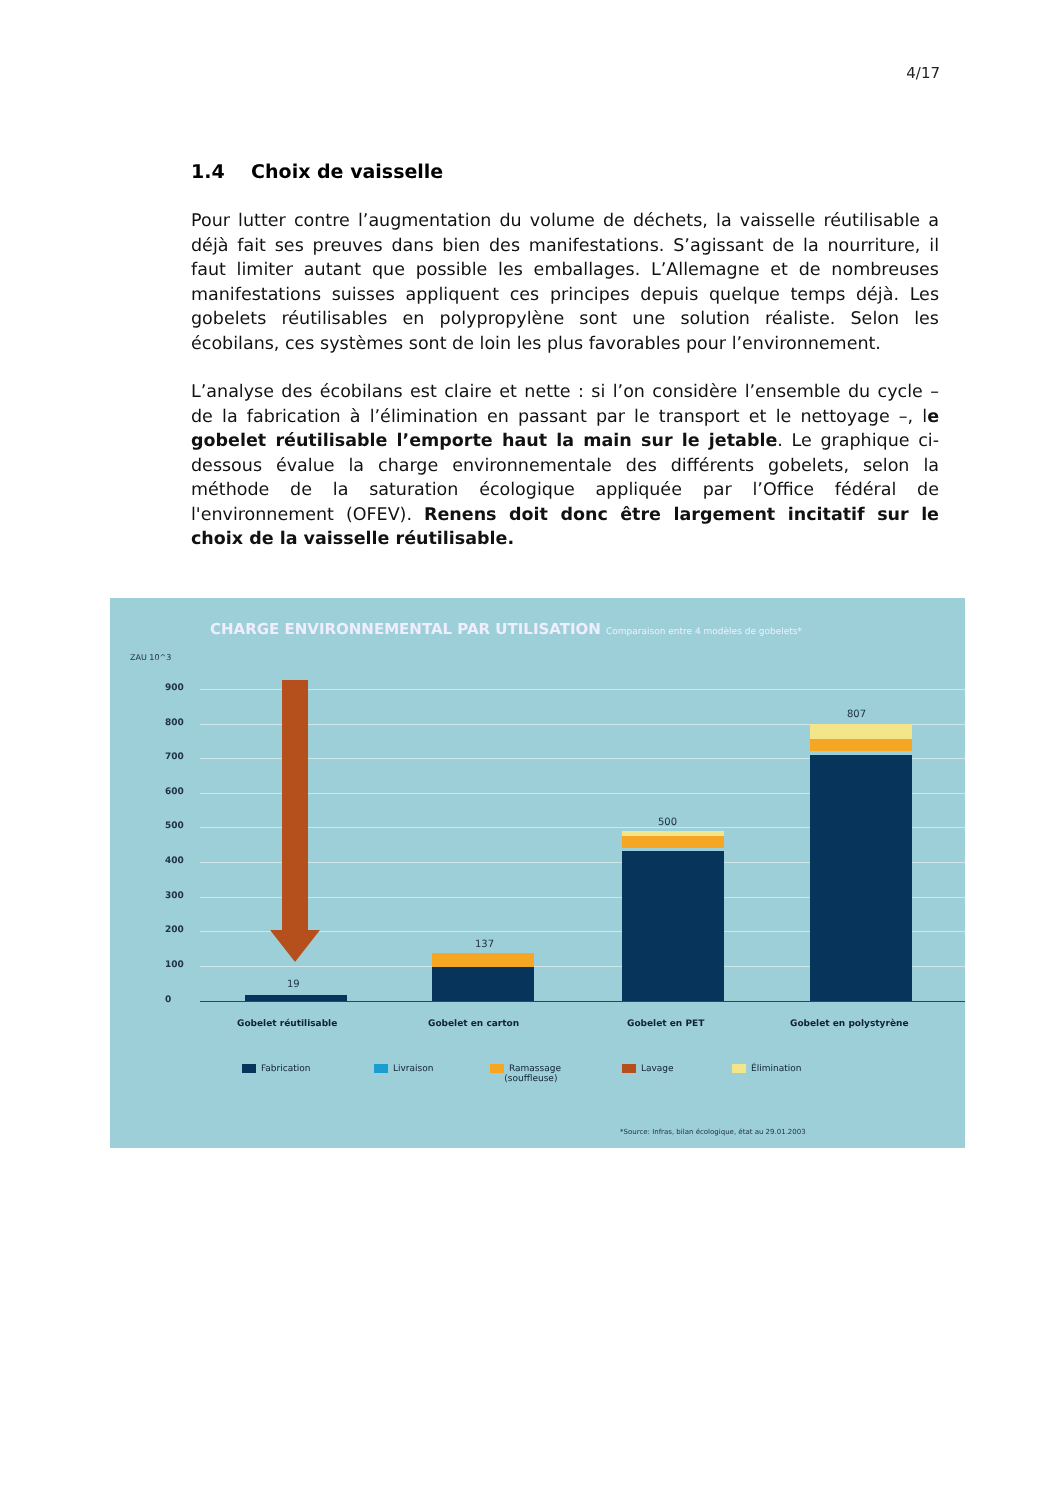4/17
1.4 Choix de vaisselle
Pour lutter contre l’augmentation du volume de déchets, la vaisselle réutilisable a déjà fait ses preuves dans bien des manifestations. S’agissant de la nourriture, il faut limiter autant que possible les emballages. L’Allemagne et de nombreuses manifestations suisses appliquent ces principes depuis quelque temps déjà. Les gobelets réutilisables en polypropylène sont une solution réaliste. Selon les écobilans, ces systèmes sont de loin les plus favorables pour l’environnement.
L’analyse des écobilans est claire et nette : si l’on considère l’ensemble du cycle – de la fabrication à l’élimination en passant par le transport et le nettoyage –, le gobelet réutilisable l’emporte haut la main sur le jetable. Le graphique ci-dessous évalue la charge environnementale des différents gobelets, selon la méthode de la saturation écologique appliquée par l’Office fédéral de l'environnement (OFEV). Renens doit donc être largement incitatif sur le choix de la vaisselle réutilisable.
CHARGE ENVIRONNEMENTAL PAR UTILISATION Comparaison entre 4 modèles de gobelets*
ZAU 10^3
900
800
700
600
500
400
300
200
100
0
19
137
500
807
Gobelet réutilisable Gobelet en carton Gobelet en PET Gobelet en polystyrène
Fabrication Livraison
Ramassage
(souffleuse)
Lavage Élimination
*Source: Infras, bilan écologique, état au 29.01.2003